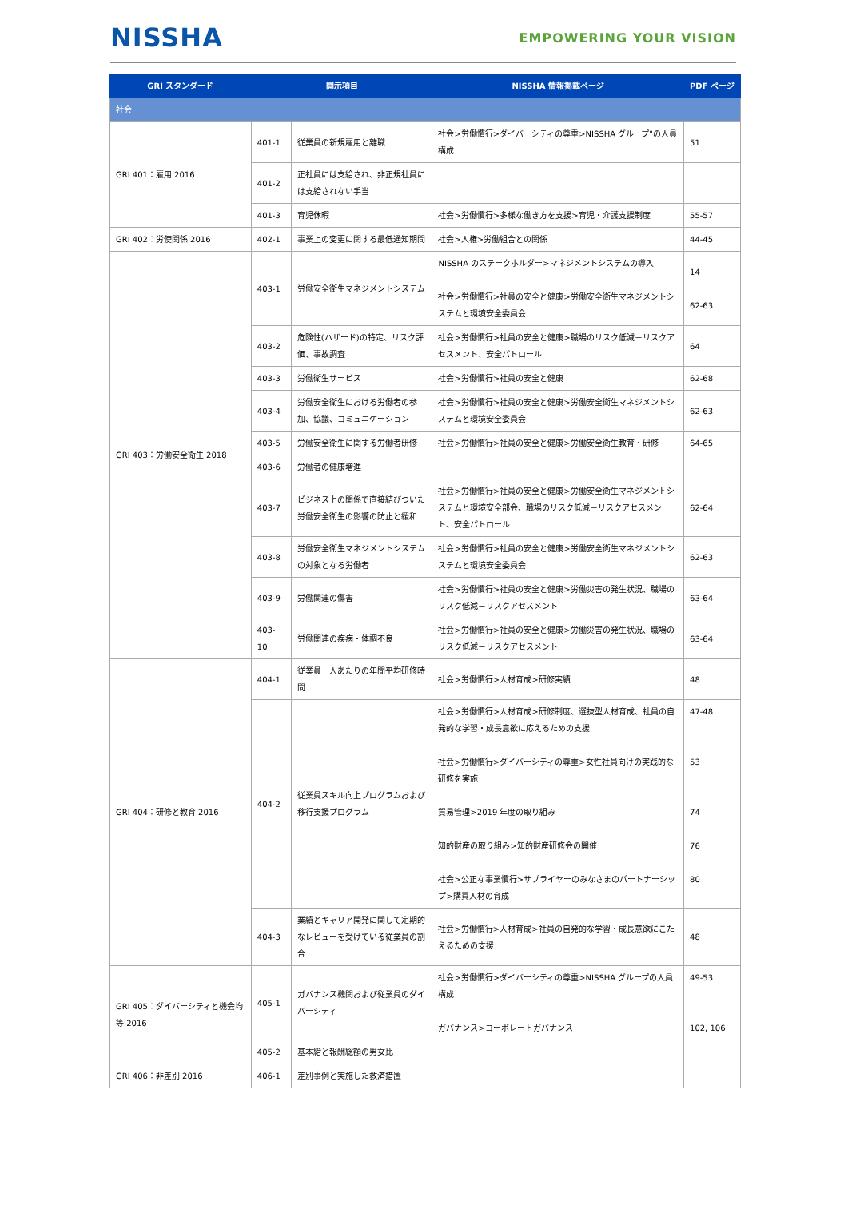NISSHA
EMPOWERING YOUR VISION
| GRI スタンダード | 開示項目 | | NISSHA 情報掲載ページ | PDF ページ |
| --- | --- | --- | --- | --- |
| 社会 | | | | |
| GRI 401：雇用 2016 | 401-1 | 従業員の新規雇用と離職 | 社会>労働慣行>ダイバーシティの尊重>NISSHA グループ"の人員構成 | 51 |
| | 401-2 | 正社員には支給され、非正規社員には支給されない手当 | | |
| | 401-3 | 育児休暇 | 社会>労働慣行>多様な働き方を支援>育児・介護支援制度 | 55-57 |
| GRI 402：労使関係 2016 | 402-1 | 事業上の変更に関する最低通知期間 | 社会>人権>労働組合との関係 | 44-45 |
| GRI 403：労働安全衛生 2018 | 403-1 | 労働安全衛生マネジメントシステム | NISSHA のステークホルダー>マネジメントシステムの導入 社会>労働慣行>社員の安全と健康>労働安全衛生マネジメントシステムと環境安全委員会 | 14 62-63 |
| | 403-2 | 危険性(ハザード)の特定、リスク評価、事故調査 | 社会>労働慣行>社員の安全と健康>職場のリスク低減－リスクアセスメント、安全パトロール | 64 |
| | 403-3 | 労働衛生サービス | 社会>労働慣行>社員の安全と健康 | 62-68 |
| | 403-4 | 労働安全衛生における労働者の参加、協議、コミュニケーション | 社会>労働慣行>社員の安全と健康>労働安全衛生マネジメントシステムと環境安全委員会 | 62-63 |
| | 403-5 | 労働安全衛生に関する労働者研修 | 社会>労働慣行>社員の安全と健康>労働安全衛生教育・研修 | 64-65 |
| | 403-6 | 労働者の健康増進 | | |
| | 403-7 | ビジネス上の関係で直接結びついた労働安全衛生の影響の防止と緩和 | 社会>労働慣行>社員の安全と健康>労働安全衛生マネジメントシステムと環境安全部会、職場のリスク低減－リスクアセスメント、安全パトロール | 62-64 |
| | 403-8 | 労働安全衛生マネジメントシステムの対象となる労働者 | 社会>労働慣行>社員の安全と健康>労働安全衛生マネジメントシステムと環境安全委員会 | 62-63 |
| | 403-9 | 労働関連の傷害 | 社会>労働慣行>社員の安全と健康>労働災害の発生状況、職場のリスク低減－リスクアセスメント | 63-64 |
| | 403-10 | 労働関連の疾病・体調不良 | 社会>労働慣行>社員の安全と健康>労働災害の発生状況、職場のリスク低減－リスクアセスメント | 63-64 |
| GRI 404：研修と教育 2016 | 404-1 | 従業員一人あたりの年間平均研修時間 | 社会>労働慣行>人材育成>研修実績 | 48 |
| | 404-2 | 従業員スキル向上プログラムおよび移行支援プログラム | 社会>労働慣行>人材育成>研修制度、選抜型人材育成、社員の自発的な学習・成長意欲に応えるための支援 社会>労働慣行>ダイバーシティの尊重>女性社員向けの実践的な研修を実施 貿易管理>2019 年度の取り組み 知的財産の取り組み>知的財産研修会の開催 社会>公正な事業慣行>サプライヤーのみなさまのパートナーシップ>購買人材の育成 | 47-48 53 74 76 80 |
| | 404-3 | 業績とキャリア開発に関して定期的なレビューを受けている従業員の割合 | 社会>労働慣行>人材育成>社員の自発的な学習・成長意欲にこたえるための支援 | 48 |
| GRI 405：ダイバーシティと機会均等 2016 | 405-1 | ガバナンス機関および従業員のダイバーシティ | 社会>労働慣行>ダイバーシティの尊重>NISSHA グループの人員構成 ガバナンス>コーポレートガバナンス | 49-53 102, 106 |
| | 405-2 | 基本給と報酬総額の男女比 | | |
| GRI 406：非差別 2016 | 406-1 | 差別事例と実施した救済措置 | | |